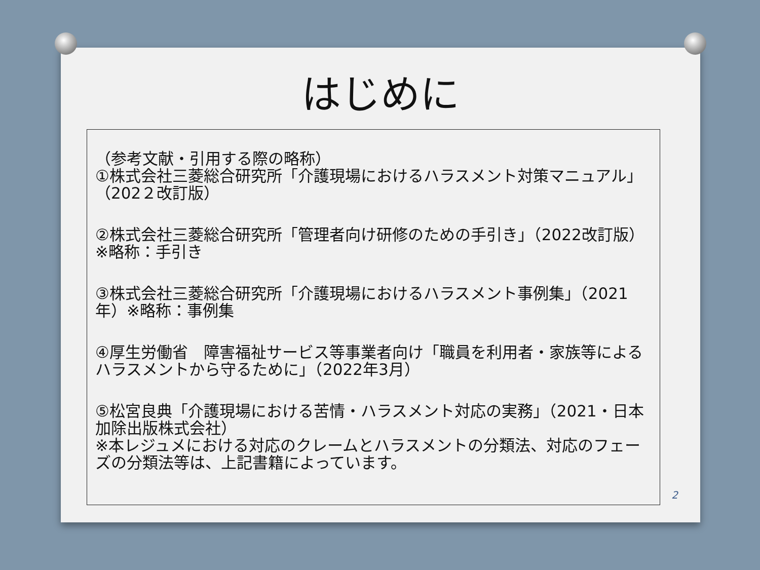はじめに
（参考文献・引用する際の略称）
①株式会社三菱総合研究所「介護現場におけるハラスメント対策マニュアル」（202２改訂版）
②株式会社三菱総合研究所「管理者向け研修のための手引き」（2022改訂版）※略称：手引き
③株式会社三菱総合研究所「介護現場におけるハラスメント事例集」（2021年）※略称：事例集
④厚生労働省　障害福祉サービス等事業者向け「職員を利用者・家族等によるハラスメントから守るために」（2022年3月）
⑤松宮良典「介護現場における苦情・ハラスメント対応の実務」（2021・日本加除出版株式会社）
※本レジュメにおける対応のクレームとハラスメントの分類法、対応のフェーズの分類法等は、上記書籍によっています。
2